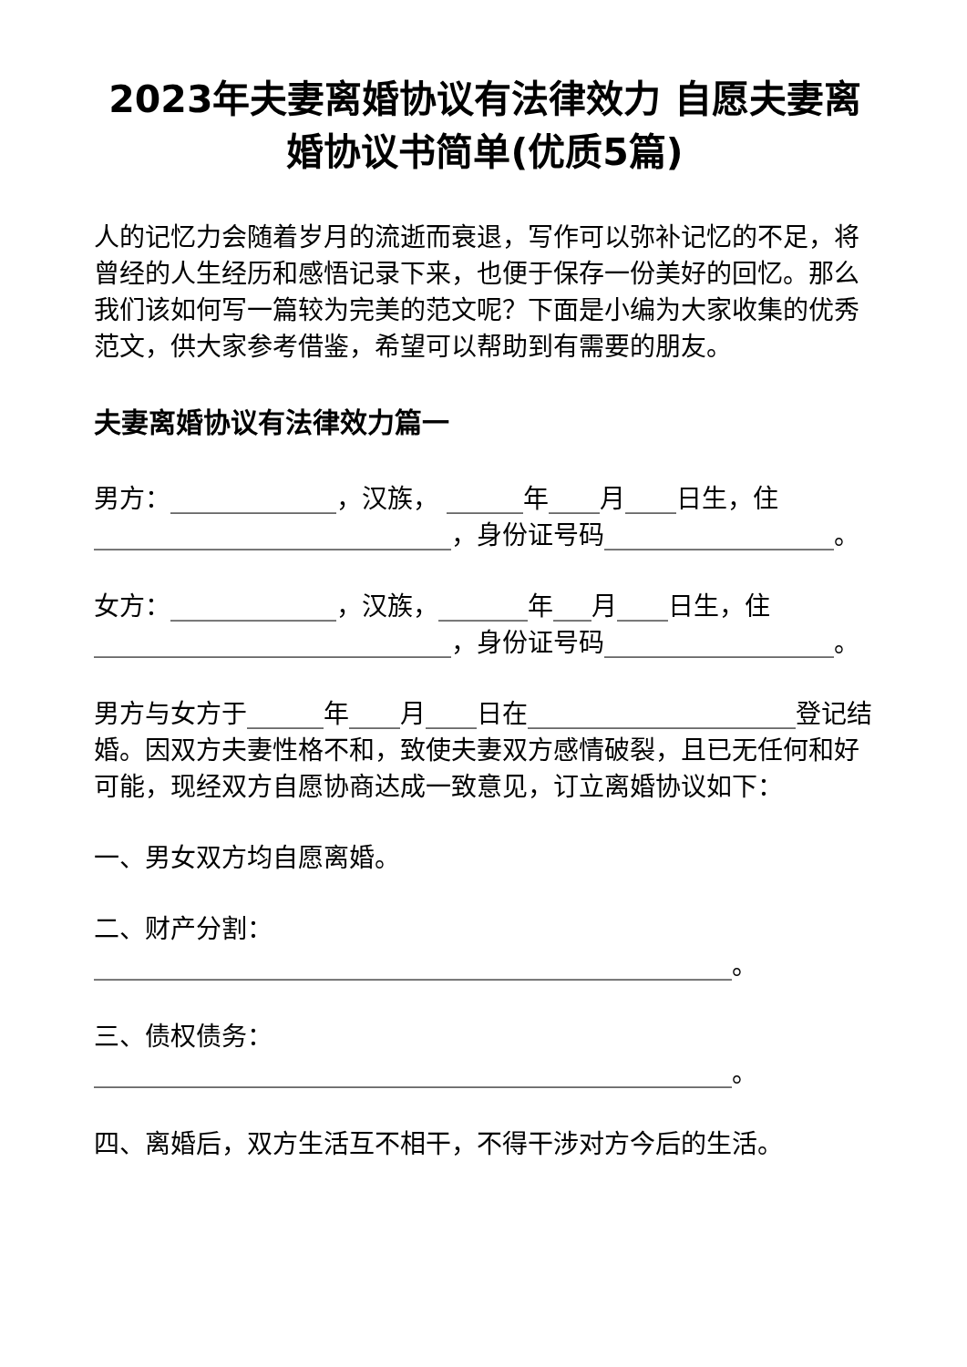2023年夫妻离婚协议有法律效力 自愿夫妻离婚协议书简单(优质5篇)
人的记忆力会随着岁月的流逝而衰退，写作可以弥补记忆的不足，将曾经的人生经历和感悟记录下来，也便于保存一份美好的回忆。那么我们该如何写一篇较为完美的范文呢？下面是小编为大家收集的优秀范文，供大家参考借鉴，希望可以帮助到有需要的朋友。
夫妻离婚协议有法律效力篇一
男方：_____________，汉族， ______年____月____日生，住____________________________，身份证号码__________________。
女方：_____________，汉族，_______年___月____日生，住____________________________，身份证号码__________________。
男方与女方于______年____月____日在_____________________登记结婚。因双方夫妻性格不和，致使夫妻双方感情破裂，且已无任何和好可能，现经双方自愿协商达成一致意见，订立离婚协议如下：
一、男女双方均自愿离婚。
二、财产分割：__________________________________________________。
三、债权债务：__________________________________________________。
四、离婚后，双方生活互不相干，不得干涉对方今后的生活。